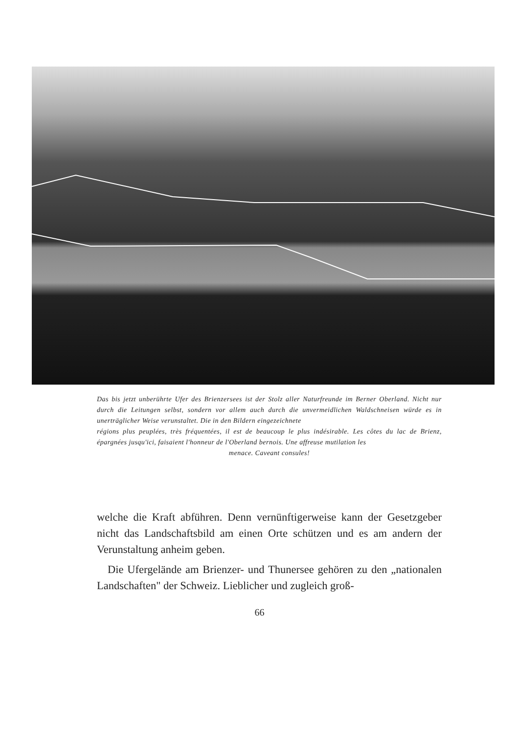Das bis jetzt unberührte Ufer des Brienzersees ist der Stolz aller Naturfreunde im Berner Oberland. Nicht nur durch die Leitungen selbst, sondern vor allem auch durch die unvermeidlichen Waldschneisen würde es in unerträglicher Weise verunstaltet. Die in den Bildern eingezeichnete
régions plus peuplées, très fréquentées, il est de beaucoup le plus indésirable. Les côtes du lac de Brienz, épargnées jusqu'ici, faisaient l'honneur de l'Oberland bernois. Une affreuse mutilation les
menace. Caveant consules!
welche die Kraft abführen. Denn vernünftigerweise kann der Gesetzgeber nicht das Landschaftsbild am einen Orte schützen und es am andern der Verunstaltung anheim geben.
Die Ufergelände am Brienzer- und Thunersee gehören zu den „nationalen Landschaften" der Schweiz. Lieblicher und zugleich groß-
66